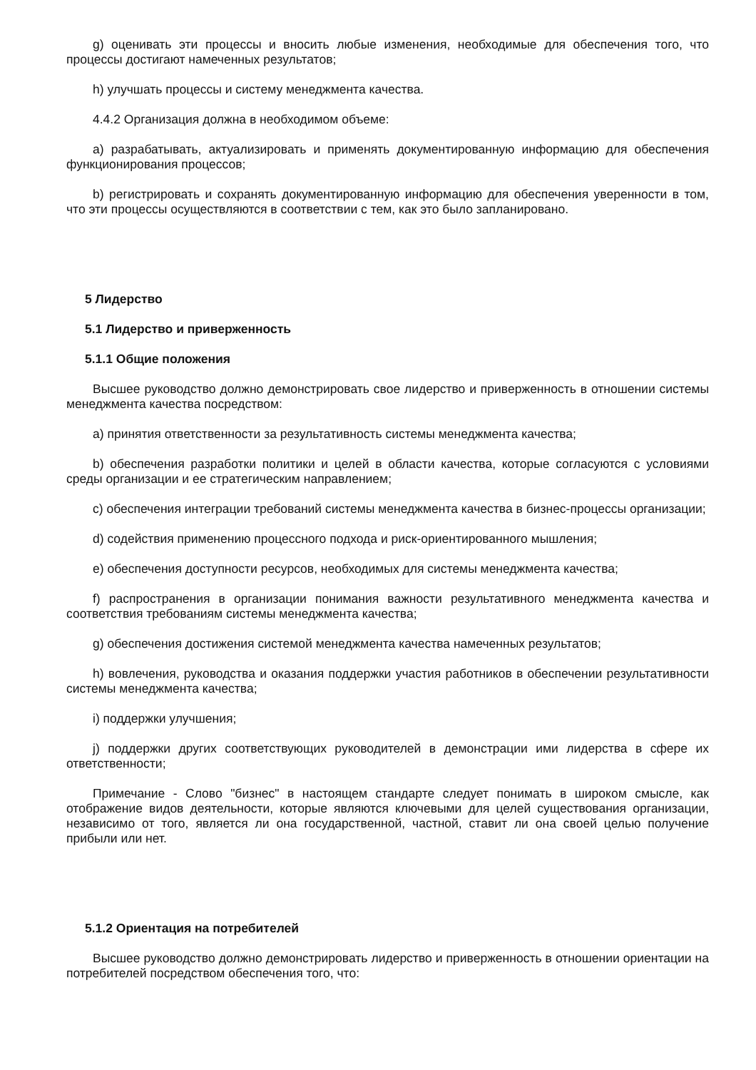g) оценивать эти процессы и вносить любые изменения, необходимые для обеспечения того, что процессы достигают намеченных результатов;
h) улучшать процессы и систему менеджмента качества.
4.4.2 Организация должна в необходимом объеме:
a) разрабатывать, актуализировать и применять документированную информацию для обеспечения функционирования процессов;
b) регистрировать и сохранять документированную информацию для обеспечения уверенности в том, что эти процессы осуществляются в соответствии с тем, как это было запланировано.
5 Лидерство
5.1 Лидерство и приверженность
5.1.1 Общие положения
Высшее руководство должно демонстрировать свое лидерство и приверженность в отношении системы менеджмента качества посредством:
a) принятия ответственности за результативность системы менеджмента качества;
b) обеспечения разработки политики и целей в области качества, которые согласуются с условиями среды организации и ее стратегическим направлением;
c) обеспечения интеграции требований системы менеджмента качества в бизнес-процессы организации;
d) содействия применению процессного подхода и риск-ориентированного мышления;
e) обеспечения доступности ресурсов, необходимых для системы менеджмента качества;
f) распространения в организации понимания важности результативного менеджмента качества и соответствия требованиям системы менеджмента качества;
g) обеспечения достижения системой менеджмента качества намеченных результатов;
h) вовлечения, руководства и оказания поддержки участия работников в обеспечении результативности системы менеджмента качества;
i) поддержки улучшения;
j) поддержки других соответствующих руководителей в демонстрации ими лидерства в сфере их ответственности;
Примечание - Слово "бизнес" в настоящем стандарте следует понимать в широком смысле, как отображение видов деятельности, которые являются ключевыми для целей существования организации, независимо от того, является ли она государственной, частной, ставит ли она своей целью получение прибыли или нет.
5.1.2 Ориентация на потребителей
Высшее руководство должно демонстрировать лидерство и приверженность в отношении ориентации на потребителей посредством обеспечения того, что: